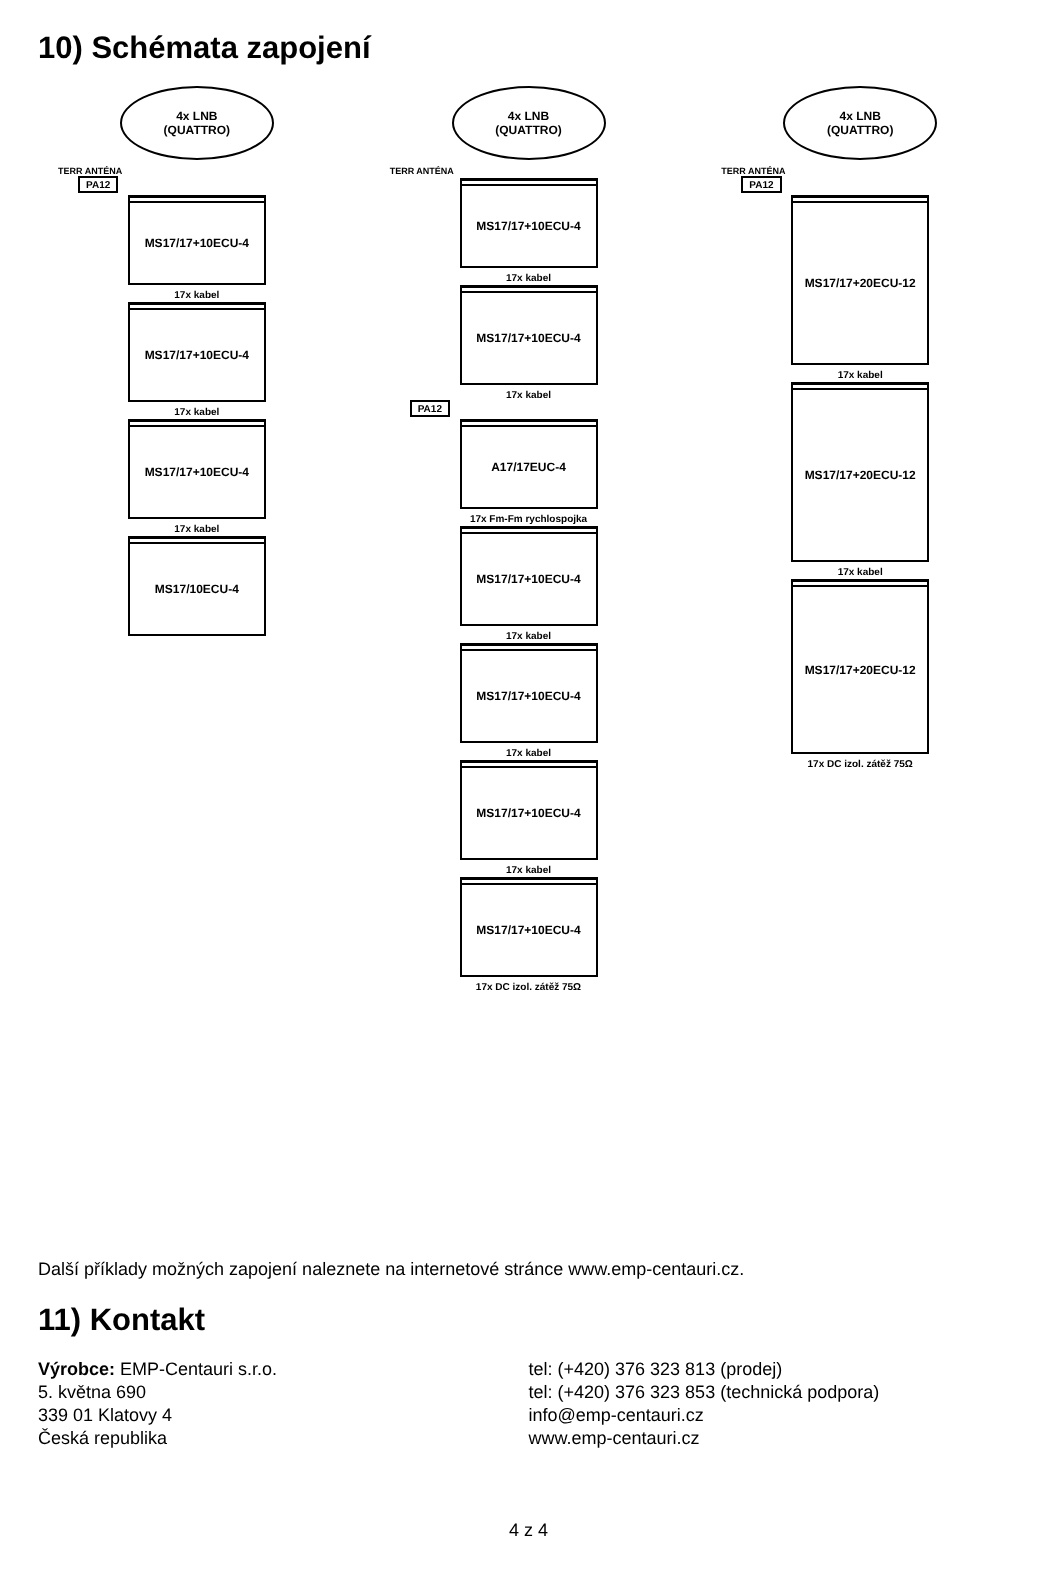10) Schémata zapojení
4x LNB
(QUATTRO)
TERR ANTÉNA
PA12
MS17/17+10ECU-4
17x kabel
MS17/17+10ECU-4
17x kabel
MS17/17+10ECU-4
17x kabel
MS17/10ECU-4
4x LNB
(QUATTRO)
TERR ANTÉNA
MS17/17+10ECU-4
17x kabel
MS17/17+10ECU-4
17x kabel
PA12
A17/17EUC-4
17x Fm-Fm rychlospojka
MS17/17+10ECU-4
17x kabel
MS17/17+10ECU-4
17x kabel
MS17/17+10ECU-4
17x kabel
MS17/17+10ECU-4
17x DC izol. zátěž 75Ω
4x LNB
(QUATTRO)
TERR ANTÉNA
PA12
MS17/17+20ECU-12
17x kabel
MS17/17+20ECU-12
17x kabel
MS17/17+20ECU-12
17x DC izol. zátěž 75Ω
Další příklady možných zapojení naleznete na internetové stránce www.emp-centauri.cz.
11) Kontakt
Výrobce: EMP-Centauri s.r.o.
5. května 690
339 01 Klatovy 4
Česká republika
tel: (+420) 376 323 813 (prodej)
tel: (+420) 376 323 853 (technická podpora)
info@emp-centauri.cz
www.emp-centauri.cz
4 z 4